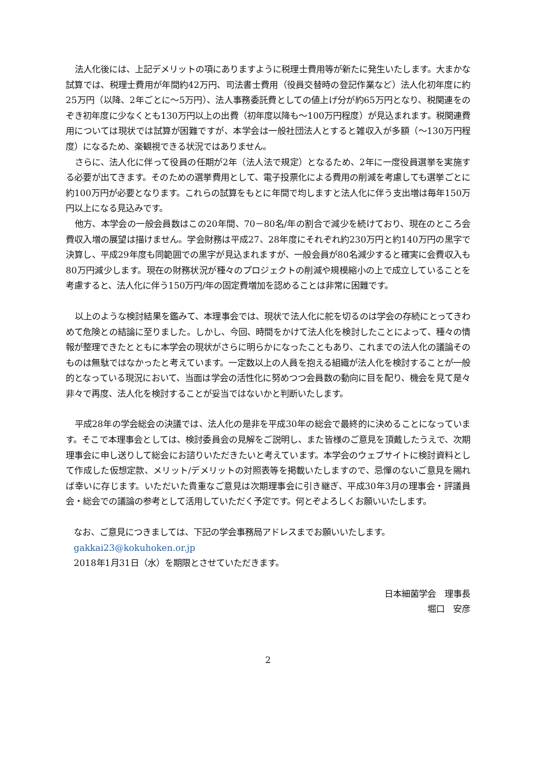法人化後には、上記デメリットの項にありますように税理士費用等が新たに発生いたします。大まかな試算では、税理士費用が年間約42万円、司法書士費用（役員交替時の登記作業など）法人化初年度に約25万円（以降、2年ごとに～5万円）、法人事務委託費としての値上げ分が約65万円となり、税関連をのぞき初年度に少なくとも130万円以上の出費（初年度以降も～100万円程度）が見込まれます。税関連費用については現状では試算が困難ですが、本学会は一般社団法人とすると雑収入が多額（～130万円程度）になるため、楽観視できる状況ではありません。
さらに、法人化に伴って役員の任期が2年（法人法で規定）となるため、2年に一度役員選挙を実施する必要が出てきます。そのための選挙費用として、電子投票化による費用の削減を考慮しても選挙ごとに約100万円が必要となります。これらの試算をもとに年間で均しますと法人化に伴う支出増は毎年150万円以上になる見込みです。
他方、本学会の一般会員数はこの20年間、70－80名/年の割合で減少を続けており、現在のところ会費収入増の展望は描けません。学会財務は平成27、28年度にそれぞれ約230万円と約140万円の黒字で決算し、平成29年度も同範囲での黒字が見込まれますが、一般会員が80名減少すると確実に会費収入も80万円減少します。現在の財務状況が種々のプロジェクトの削減や規模縮小の上で成立していることを考慮すると、法人化に伴う150万円/年の固定費増加を認めることは非常に困難です。
以上のような検討結果を鑑みて、本理事会では、現状で法人化に舵を切るのは学会の存続にとってきわめて危険との結論に至りました。しかし、今回、時間をかけて法人化を検討したことによって、種々の情報が整理できたとともに本学会の現状がさらに明らかになったこともあり、これまでの法人化の議論そのものは無駄ではなかったと考えています。一定数以上の人員を抱える組織が法人化を検討することが一般的となっている現況において、当面は学会の活性化に努めつつ会員数の動向に目を配り、機会を見て是々非々で再度、法人化を検討することが妥当ではないかと判断いたします。
平成28年の学会総会の決議では、法人化の是非を平成30年の総会で最終的に決めることになっています。そこで本理事会としては、検討委員会の見解をご説明し、また皆様のご意見を頂戴したうえで、次期理事会に申し送りして総会にお諮りいただきたいと考えています。本学会のウェブサイトに検討資料として作成した仮想定款、メリット/デメリットの対照表等を掲載いたしますので、忌憚のないご意見を賜れば幸いに存じます。いただいた貴重なご意見は次期理事会に引き継ぎ、平成30年3月の理事会・評議員会・総会での議論の参考として活用していただく予定です。何とぞよろしくお願いいたします。
なお、ご意見につきましては、下記の学会事務局アドレスまでお願いいたします。
gakkai23@kokuhoken.or.jp
2018年1月31日（水）を期限とさせていただきます。
日本細菌学会　理事長
堀口　安彦
2